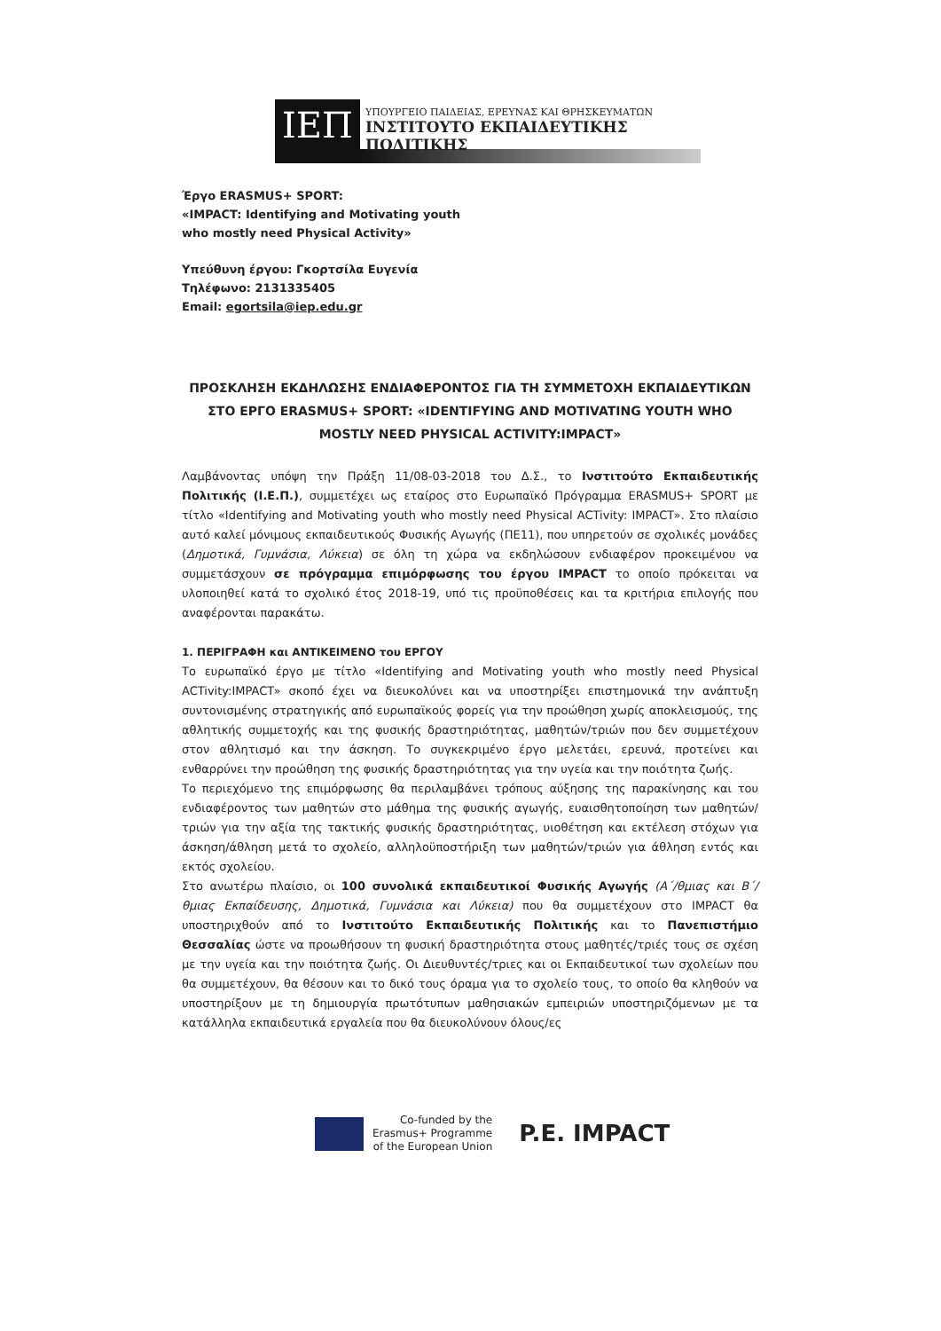ΙΕΠ
ΥΠΟΥΡΓΕΙΟ ΠΑΙΔΕΙΑΣ, ΕΡΕΥΝΑΣ ΚΑΙ ΘΡΗΣΚΕΥΜΑΤΩΝ
ΙΝΣΤΙΤΟΥΤΟ ΕΚΠΑΙΔΕΥΤΙΚΗΣ ΠΟΛΙΤΙΚΗΣ
Έργο ERASMUS+ SPORT:
«IMPACT: Identifying and Motivating youth
who mostly need Physical Activity»
Υπεύθυνη έργου: Γκορτσίλα Ευγενία
Τηλέφωνο: 2131335405
Email: egortsila@iep.edu.gr
ΠΡΟΣΚΛΗΣΗ ΕΚΔΗΛΩΣΗΣ ΕΝΔΙΑΦΕΡΟΝΤΟΣ ΓΙΑ ΤΗ ΣΥΜΜΕΤΟΧΗ ΕΚΠΑΙΔΕΥΤΙΚΩΝ ΣΤΟ ΕΡΓΟ ERASMUS+ SPORT: «IDENTIFYING AND MOTIVATING YOUTH WHO MOSTLY NEED PHYSICAL ACTIVITY:IMPACT»
Λαμβάνοντας υπόψη την Πράξη 11/08-03-2018 του Δ.Σ., το Ινστιτούτο Εκπαιδευτικής Πολιτικής (Ι.Ε.Π.), συμμετέχει ως εταίρος στο Ευρωπαϊκό Πρόγραμμα ERASMUS+ SPORT με τίτλο «Identifying and Motivating youth who mostly need Physical ACTivity: IMPACT». Στο πλαίσιο αυτό καλεί μόνιμους εκπαιδευτικούς Φυσικής Αγωγής (ΠΕ11), που υπηρετούν σε σχολικές μονάδες (Δημοτικά, Γυμνάσια, Λύκεια) σε όλη τη χώρα να εκδηλώσουν ενδιαφέρον προκειμένου να συμμετάσχουν σε πρόγραμμα επιμόρφωσης του έργου IMPACT το οποίο πρόκειται να υλοποιηθεί κατά το σχολικό έτος 2018-19, υπό τις προϋποθέσεις και τα κριτήρια επιλογής που αναφέρονται παρακάτω.
1. ΠΕΡΙΓΡΑΦΗ και ΑΝΤΙΚΕΙΜΕΝΟ του ΕΡΓΟΥ
Το ευρωπαϊκό έργο με τίτλο «Identifying and Motivating youth who mostly need Physical ACTivity:IMPACT» σκοπό έχει να διευκολύνει και να υποστηρίξει επιστημονικά την ανάπτυξη συντονισμένης στρατηγικής από ευρωπαϊκούς φορείς για την προώθηση χωρίς αποκλεισμούς, της αθλητικής συμμετοχής και της φυσικής δραστηριότητας, μαθητών/τριών που δεν συμμετέχουν στον αθλητισμό και την άσκηση. Το συγκεκριμένο έργο μελετάει, ερευνά, προτείνει και ενθαρρύνει την προώθηση της φυσικής δραστηριότητας για την υγεία και την ποιότητα ζωής.
Το περιεχόμενο της επιμόρφωσης θα περιλαμβάνει τρόπους αύξησης της παρακίνησης και του ενδιαφέροντος των μαθητών στο μάθημα της φυσικής αγωγής, ευαισθητοποίηση των μαθητών/τριών για την αξία της τακτικής φυσικής δραστηριότητας, υιοθέτηση και εκτέλεση στόχων για άσκηση/άθληση μετά το σχολείο, αλληλοϋποστήριξη των μαθητών/τριών για άθληση εντός και εκτός σχολείου.
Στο ανωτέρω πλαίσιο, οι 100 συνολικά εκπαιδευτικοί Φυσικής Αγωγής (Α΄/θμιας και Β΄/θμιας Εκπαίδευσης, Δημοτικά, Γυμνάσια και Λύκεια) που θα συμμετέχουν στο IMPACT θα υποστηριχθούν από το Ινστιτούτο Εκπαιδευτικής Πολιτικής και το Πανεπιστήμιο Θεσσαλίας ώστε να προωθήσουν τη φυσική δραστηριότητα στους μαθητές/τριές τους σε σχέση με την υγεία και την ποιότητα ζωής. Οι Διευθυντές/τριες και οι Εκπαιδευτικοί των σχολείων που θα συμμετέχουν, θα θέσουν και το δικό τους όραμα για το σχολείο τους, το οποίο θα κληθούν να υποστηρίξουν με τη δημιουργία πρωτότυπων μαθησιακών εμπειριών υποστηριζόμενων με τα κατάλληλα εκπαιδευτικά εργαλεία που θα διευκολύνουν όλους/ες
Co-funded by the
Erasmus+ Programme
of the European Union
P.E. IMPACT